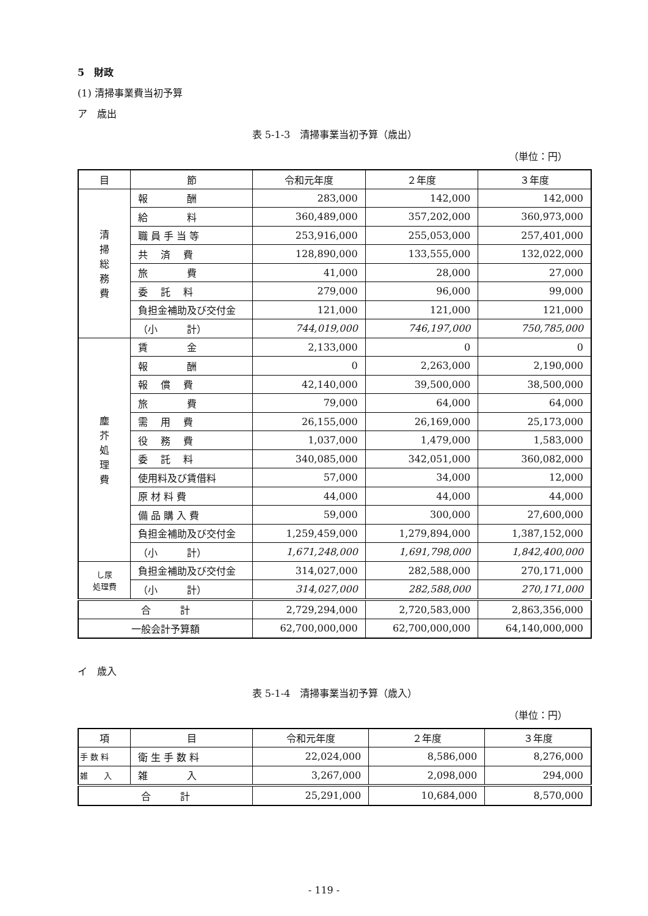5　財政
(1) 清掃事業費当初予算
ア　歳出
表 5-1-3　清掃事業当初予算（歳出）
（単位：円）
| 目 | 節 | 令和元年度 | ２年度 | ３年度 |
| --- | --- | --- | --- | --- |
| 清 掃 総 務 費 | 報 酬 | 283,000 | 142,000 | 142,000 |
| | 給 料 | 360,489,000 | 357,202,000 | 360,973,000 |
| | 職 員 手 当 等 | 253,916,000 | 255,053,000 | 257,401,000 |
| | 共 済 費 | 128,890,000 | 133,555,000 | 132,022,000 |
| | 旅 費 | 41,000 | 28,000 | 27,000 |
| | 委 託 料 | 279,000 | 96,000 | 99,000 |
| | 負担金補助及び交付金 | 121,000 | 121,000 | 121,000 |
| | （小 計） | 744,019,000 | 746,197,000 | 750,785,000 |
| 塵 芥 処 理 費 | 賃 金 | 2,133,000 | 0 | 0 |
| | 報 酬 | 0 | 2,263,000 | 2,190,000 |
| | 報 償 費 | 42,140,000 | 39,500,000 | 38,500,000 |
| | 旅 費 | 79,000 | 64,000 | 64,000 |
| | 需 用 費 | 26,155,000 | 26,169,000 | 25,173,000 |
| | 役 務 費 | 1,037,000 | 1,479,000 | 1,583,000 |
| | 委 託 料 | 340,085,000 | 342,051,000 | 360,082,000 |
| | 使用料及び賃借料 | 57,000 | 34,000 | 12,000 |
| | 原 材 料 費 | 44,000 | 44,000 | 44,000 |
| | 備 品 購 入 費 | 59,000 | 300,000 | 27,600,000 |
| | 負担金補助及び交付金 | 1,259,459,000 | 1,279,894,000 | 1,387,152,000 |
| | （小 計） | 1,671,248,000 | 1,691,798,000 | 1,842,400,000 |
| し尿 処理費 | 負担金補助及び交付金 | 314,027,000 | 282,588,000 | 270,171,000 |
| | （小 計） | 314,027,000 | 282,588,000 | 270,171,000 |
| 合 計 | | 2,729,294,000 | 2,720,583,000 | 2,863,356,000 |
| 一般会計予算額 | | 62,700,000,000 | 62,700,000,000 | 64,140,000,000 |
イ　歳入
表 5-1-4　清掃事業当初予算（歳入）
（単位：円）
| 項 | 目 | 令和元年度 | ２年度 | ３年度 |
| --- | --- | --- | --- | --- |
| 手 数 料 | 衛 生 手 数 料 | 22,024,000 | 8,586,000 | 8,276,000 |
| 雑 入 | 雑 入 | 3,267,000 | 2,098,000 | 294,000 |
| 合 計 | | 25,291,000 | 10,684,000 | 8,570,000 |
- 119 -